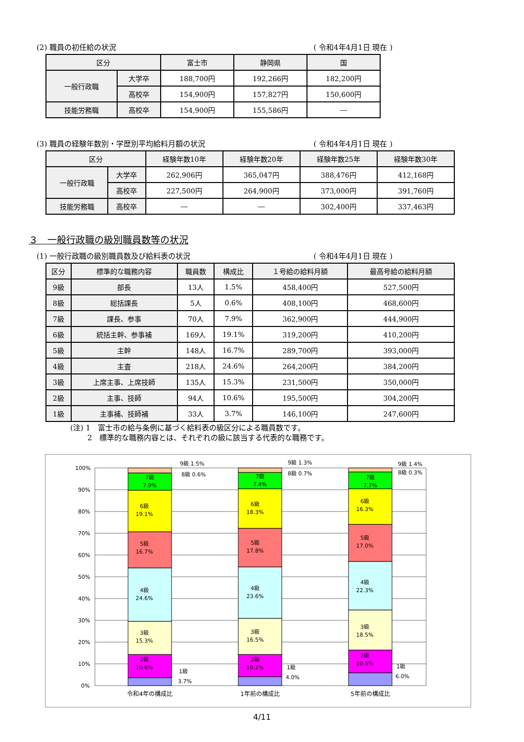(2) 職員の初任給の状況 ( 令和4年4月1日 現在 )
| 区分 | | 富士市 | 静岡県 | 国 |
| --- | --- | --- | --- | --- |
| 一般行政職 | 大学卒 | 188,700円 | 192,266円 | 182,200円 |
| | 高校卒 | 154,900円 | 157,827円 | 150,600円 |
| 技能労務職 | 高校卒 | 154,900円 | 155,586円 | ― |
(3) 職員の経験年数別・学歴別平均給料月額の状況 ( 令和4年4月1日 現在 )
| 区分 | | 経験年数10年 | 経験年数20年 | 経験年数25年 | 経験年数30年 |
| --- | --- | --- | --- | --- | --- |
| 一般行政職 | 大学卒 | 262,906円 | 365,047円 | 388,476円 | 412,168円 |
| | 高校卒 | 227,500円 | 264,900円 | 373,000円 | 391,760円 |
| 技能労務職 | 高校卒 | ― | ― | 302,400円 | 337,463円 |
３　一般行政職の級別職員数等の状況
(1) 一般行政職の級別職員数及び給料表の状況 ( 令和4年4月1日 現在 )
| 区分 | 標準的な職務内容 | 職員数 | 構成比 | １号給の給料月額 | 最高号給の給料月額 |
| --- | --- | --- | --- | --- | --- |
| 9級 | 部長 | 13人 | 1.5% | 458,400円 | 527,500円 |
| 8級 | 総括課長 | 5人 | 0.6% | 408,100円 | 468,600円 |
| 7級 | 課長、参事 | 70人 | 7.9% | 362,900円 | 444,900円 |
| 6級 | 統括主幹、参事補 | 169人 | 19.1% | 319,200円 | 410,200円 |
| 5級 | 主幹 | 148人 | 16.7% | 289,700円 | 393,000円 |
| 4級 | 主査 | 218人 | 24.6% | 264,200円 | 384,200円 |
| 3級 | 上席主事、上席技師 | 135人 | 15.3% | 231,500円 | 350,000円 |
| 2級 | 主事、技師 | 94人 | 10.6% | 195,500円 | 304,200円 |
| 1級 | 主事補、技師補 | 33人 | 3.7% | 146,100円 | 247,600円 |
(注) 1　富士市の給与条例に基づく給料表の級区分による職員数です。
　　 2　標準的な職務内容とは、それぞれの級に該当する代表的な職務です。
100%
90%
80%
70%
60%
50%
40%
30%
20%
10%
0%
7級
7.9%
6級
19.1%
5級
16.7%
4級
24.6%
3級
15.3%
2級
10.6%
7級
7.4%
6級
18.3%
5級
17.8%
4級
23.6%
3級
16.5%
2級
10.2%
7級
7.7%
6級
16.3%
5級
17.0%
4級
22.3%
3級
18.5%
2級
10.5%
9級 1.5%
8級 0.6%
9級 1.3%
8級 0.7%
9級 1.4%
8級 0.3%
1級
3.7%
1級
4.0%
1級
6.0%
令和4年の構成比
1年前の構成比
5年前の構成比
4/11